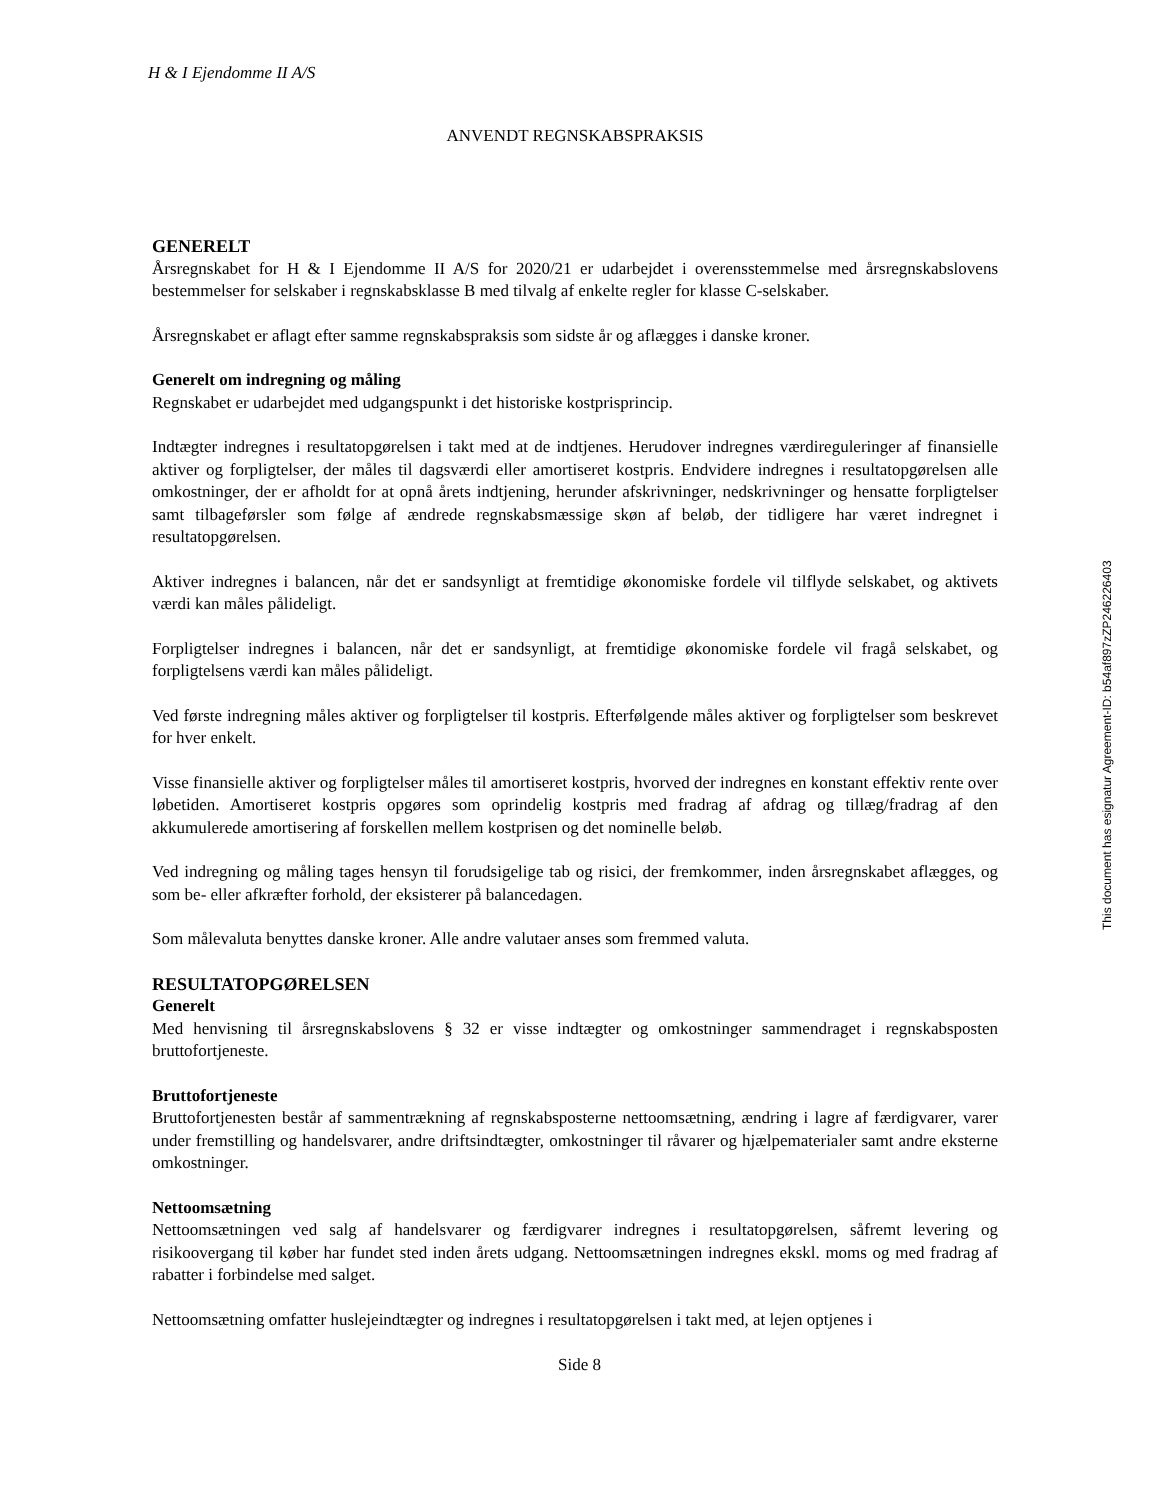H & I Ejendomme II A/S
ANVENDT REGNSKABSPRAKSIS
GENERELT
Årsregnskabet for H & I Ejendomme II A/S for 2020/21 er udarbejdet i overensstemmelse med årsregnskabslovens bestemmelser for selskaber i regnskabsklasse B med tilvalg af enkelte regler for klasse C-selskaber.
Årsregnskabet er aflagt efter samme regnskabspraksis som sidste år og aflægges i danske kroner.
Generelt om indregning og måling
Regnskabet er udarbejdet med udgangspunkt i det historiske kostprisprincip.
Indtægter indregnes i resultatopgørelsen i takt med at de indtjenes. Herudover indregnes værdireguleringer af finansielle aktiver og forpligtelser, der måles til dagsværdi eller amortiseret kostpris. Endvidere indregnes i resultatopgørelsen alle omkostninger, der er afholdt for at opnå årets indtjening, herunder afskrivninger, nedskrivninger og hensatte forpligtelser samt tilbageførsler som følge af ændrede regnskabsmæssige skøn af beløb, der tidligere har været indregnet i resultatopgørelsen.
Aktiver indregnes i balancen, når det er sandsynligt at fremtidige økonomiske fordele vil tilflyde selskabet, og aktivets værdi kan måles pålideligt.
Forpligtelser indregnes i balancen, når det er sandsynligt, at fremtidige økonomiske fordele vil fragå selskabet, og forpligtelsens værdi kan måles pålideligt.
Ved første indregning måles aktiver og forpligtelser til kostpris. Efterfølgende måles aktiver og forpligtelser som beskrevet for hver enkelt.
Visse finansielle aktiver og forpligtelser måles til amortiseret kostpris, hvorved der indregnes en konstant effektiv rente over løbetiden. Amortiseret kostpris opgøres som oprindelig kostpris med fradrag af afdrag og tillæg/fradrag af den akkumulerede amortisering af forskellen mellem kostprisen og det nominelle beløb.
Ved indregning og måling tages hensyn til forudsigelige tab og risici, der fremkommer, inden årsregnskabet aflægges, og som be- eller afkræfter forhold, der eksisterer på balancedagen.
Som målevaluta benyttes danske kroner. Alle andre valutaer anses som fremmed valuta.
RESULTATOPGØRELSEN
Generelt
Med henvisning til årsregnskabslovens § 32 er visse indtægter og omkostninger sammendraget i regnskabsposten bruttofortjeneste.
Bruttofortjeneste
Bruttofortjenesten består af sammentrækning af regnskabsposterne nettoomsætning, ændring i lagre af færdigvarer, varer under fremstilling og handelsvarer, andre driftsindtægter, omkostninger til råvarer og hjælpematerialer samt andre eksterne omkostninger.
Nettoomsætning
Nettoomsætningen ved salg af handelsvarer og færdigvarer indregnes i resultatopgørelsen, såfremt levering og risikoovergang til køber har fundet sted inden årets udgang. Nettoomsætningen indregnes ekskl. moms og med fradrag af rabatter i forbindelse med salget.
Nettoomsætning omfatter huslejeindtægter og indregnes i resultatopgørelsen i takt med, at lejen optjenes i
This document has esignatur Agreement-ID: b54af897zZP246226403
Side 8